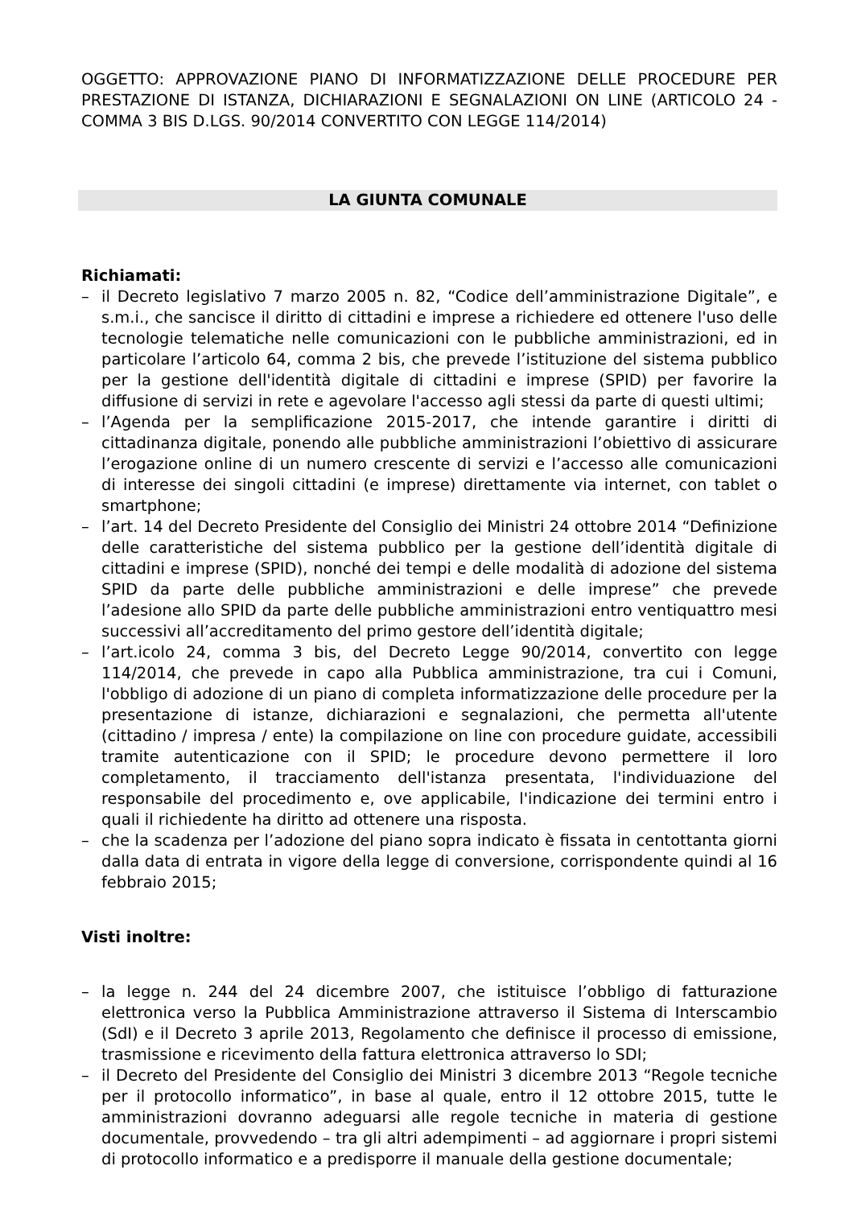OGGETTO: APPROVAZIONE PIANO DI INFORMATIZZAZIONE DELLE PROCEDURE PER PRESTAZIONE DI ISTANZA, DICHIARAZIONI E SEGNALAZIONI ON LINE (ARTICOLO 24 - COMMA 3 BIS D.LGS. 90/2014 CONVERTITO CON LEGGE 114/2014)
LA GIUNTA COMUNALE
Richiamati:
– il Decreto legislativo 7 marzo 2005 n. 82, “Codice dell’amministrazione Digitale”, e s.m.i., che sancisce il diritto di cittadini e imprese a richiedere ed ottenere l'uso delle tecnologie telematiche nelle comunicazioni con le pubbliche amministrazioni, ed in particolare l’articolo 64, comma 2 bis, che prevede l’istituzione del sistema pubblico per la gestione dell'identità digitale di cittadini e imprese (SPID) per favorire la diffusione di servizi in rete e agevolare l'accesso agli stessi da parte di questi ultimi;
– l’Agenda per la semplificazione 2015-2017, che intende garantire i diritti di cittadinanza digitale, ponendo alle pubbliche amministrazioni l’obiettivo di assicurare l’erogazione online di un numero crescente di servizi e l’accesso alle comunicazioni di interesse dei singoli cittadini (e imprese) direttamente via internet, con tablet o smartphone;
– l’art. 14 del Decreto Presidente del Consiglio dei Ministri 24 ottobre 2014 “Definizione delle caratteristiche del sistema pubblico per la gestione dell’identità digitale di cittadini e imprese (SPID), nonché dei tempi e delle modalità di adozione del sistema SPID da parte delle pubbliche amministrazioni e delle imprese” che prevede l’adesione allo SPID da parte delle pubbliche amministrazioni entro ventiquattro mesi successivi all’accreditamento del primo gestore dell’identità digitale;
– l’art.icolo 24, comma 3 bis, del Decreto Legge 90/2014, convertito con legge 114/2014, che prevede in capo alla Pubblica amministrazione, tra cui i Comuni, l'obbligo di adozione di un piano di completa informatizzazione delle procedure per la presentazione di istanze, dichiarazioni e segnalazioni, che permetta all'utente (cittadino / impresa / ente) la compilazione on line con procedure guidate, accessibili tramite autenticazione con il SPID; le procedure devono permettere il loro completamento, il tracciamento dell'istanza presentata, l'individuazione del responsabile del procedimento e, ove applicabile, l'indicazione dei termini entro i quali il richiedente ha diritto ad ottenere una risposta.
– che la scadenza per l’adozione del piano sopra indicato è fissata in centottanta giorni dalla data di entrata in vigore della legge di conversione, corrispondente quindi al 16 febbraio 2015;
Visti inoltre:
– la legge n. 244 del 24 dicembre 2007, che istituisce l’obbligo di fatturazione elettronica verso la Pubblica Amministrazione attraverso il Sistema di Interscambio (SdI) e il Decreto 3 aprile 2013, Regolamento che definisce il processo di emissione, trasmissione e ricevimento della fattura elettronica attraverso lo SDI;
– il Decreto del Presidente del Consiglio dei Ministri 3 dicembre 2013 “Regole tecniche per il protocollo informatico”, in base al quale, entro il 12 ottobre 2015, tutte le amministrazioni dovranno adeguarsi alle regole tecniche in materia di gestione documentale, provvedendo – tra gli altri adempimenti – ad aggiornare i propri sistemi di protocollo informatico e a predisporre il manuale della gestione documentale;